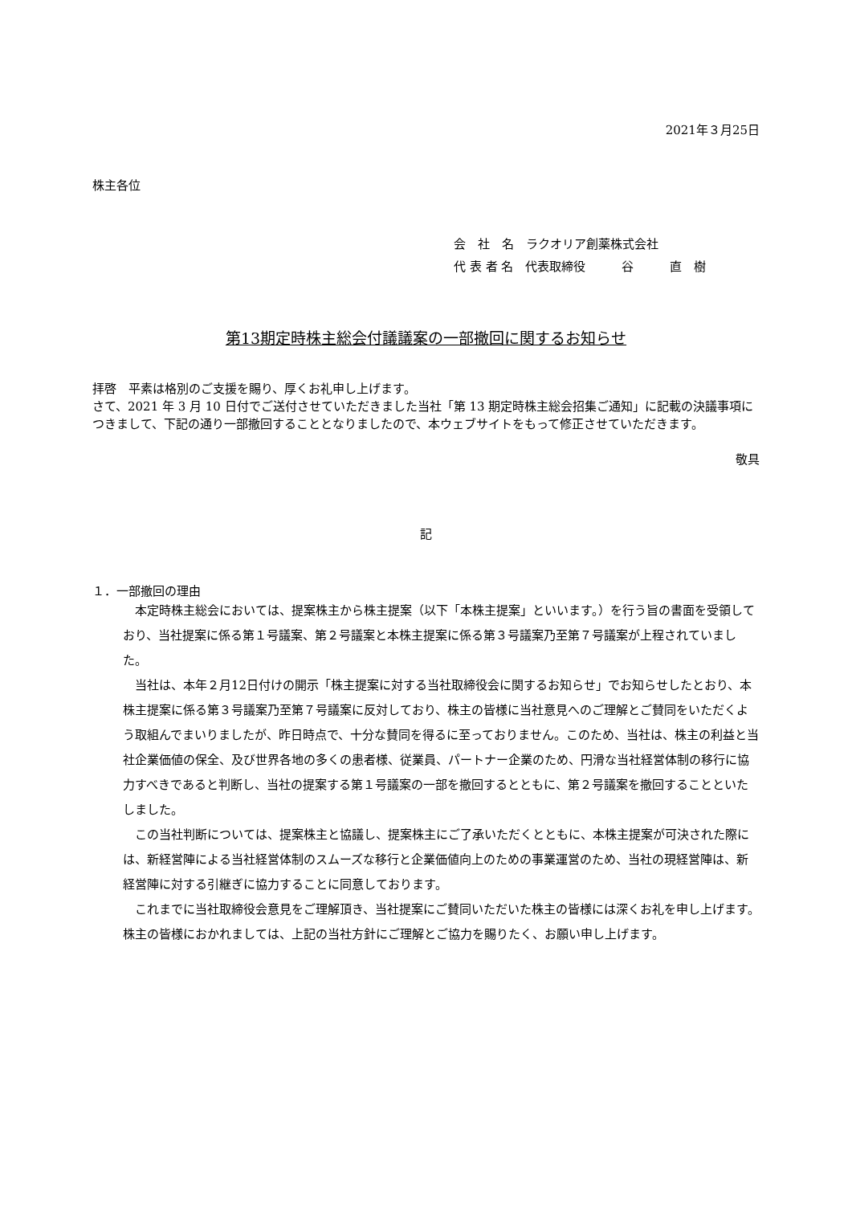2021年３月25日
株主各位
会　社　名　ラクオリア創薬株式会社
代 表 者 名　代表取締役　　　谷　　　直　樹
第13期定時株主総会付議議案の一部撤回に関するお知らせ
拝啓　平素は格別のご支援を賜り、厚くお礼申し上げます。
さて、2021 年 3 月 10 日付でご送付させていただきました当社「第 13 期定時株主総会招集ご通知」に記載の決議事項につきまして、下記の通り一部撤回することとなりましたので、本ウェブサイトをもって修正させていただきます。
敬具
記
１．一部撤回の理由
本定時株主総会においては、提案株主から株主提案（以下「本株主提案」といいます。）を行う旨の書面を受領しており、当社提案に係る第１号議案、第２号議案と本株主提案に係る第３号議案乃至第７号議案が上程されていました。
当社は、本年２月12日付けの開示「株主提案に対する当社取締役会に関するお知らせ」でお知らせしたとおり、本株主提案に係る第３号議案乃至第７号議案に反対しており、株主の皆様に当社意見へのご理解とご賛同をいただくよう取組んでまいりましたが、昨日時点で、十分な賛同を得るに至っておりません。このため、当社は、株主の利益と当社企業価値の保全、及び世界各地の多くの患者様、従業員、パートナー企業のため、円滑な当社経営体制の移行に協力すべきであると判断し、当社の提案する第１号議案の一部を撤回するとともに、第２号議案を撤回することといたしました。
この当社判断については、提案株主と協議し、提案株主にご了承いただくとともに、本株主提案が可決された際には、新経営陣による当社経営体制のスムーズな移行と企業価値向上のための事業運営のため、当社の現経営陣は、新経営陣に対する引継ぎに協力することに同意しております。
これまでに当社取締役会意見をご理解頂き、当社提案にご賛同いただいた株主の皆様には深くお礼を申し上げます。株主の皆様におかれましては、上記の当社方針にご理解とご協力を賜りたく、お願い申し上げます。